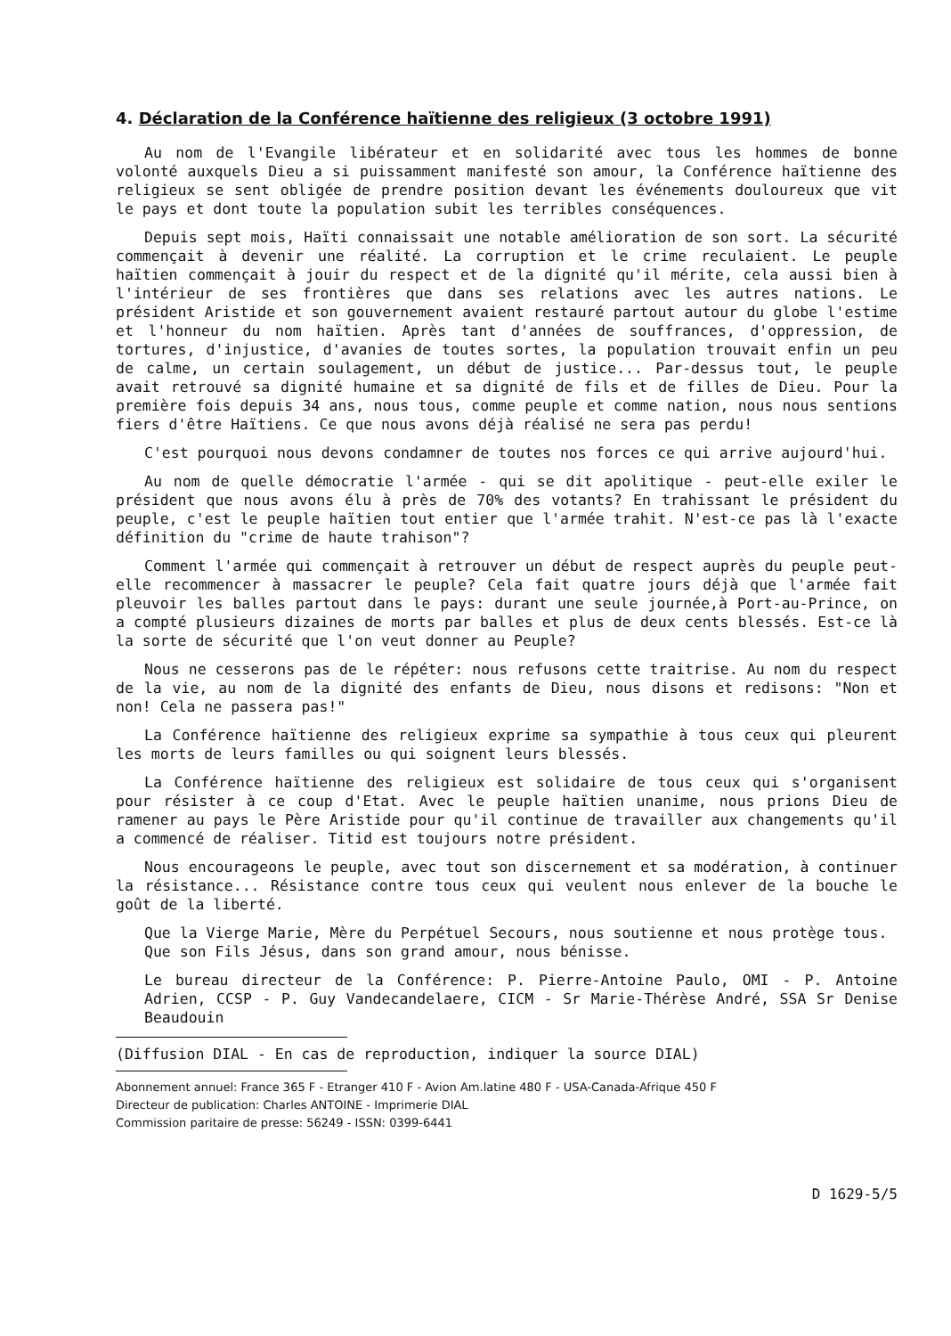4. Déclaration de la Conférence haïtienne des religieux (3 octobre 1991)
Au nom de l'Evangile libérateur et en solidarité avec tous les hommes de bonne volonté auxquels Dieu a si puissamment manifesté son amour, la Conférence haïtienne des religieux se sent obligée de prendre position devant les événements douloureux que vit le pays et dont toute la population subit les terribles conséquences.
Depuis sept mois, Haïti connaissait une notable amélioration de son sort. La sécurité commençait à devenir une réalité. La corruption et le crime reculaient. Le peuple haïtien commençait à jouir du respect et de la dignité qu'il mérite, cela aussi bien à l'intérieur de ses frontières que dans ses relations avec les autres nations. Le président Aristide et son gouvernement avaient restauré partout autour du globe l'estime et l'honneur du nom haïtien. Après tant d'années de souffrances, d'oppression, de tortures, d'injustice, d'avanies de toutes sortes, la population trouvait enfin un peu de calme, un certain soulagement, un début de justice... Par-dessus tout, le peuple avait retrouvé sa dignité humaine et sa dignité de fils et de filles de Dieu. Pour la première fois depuis 34 ans, nous tous, comme peuple et comme nation, nous nous sentions fiers d'être Haïtiens. Ce que nous avons déjà réalisé ne sera pas perdu!
C'est pourquoi nous devons condamner de toutes nos forces ce qui arrive aujourd'hui.
Au nom de quelle démocratie l'armée - qui se dit apolitique - peut-elle exiler le président que nous avons élu à près de 70% des votants? En trahissant le président du peuple, c'est le peuple haïtien tout entier que l'armée trahit. N'est-ce pas là l'exacte définition du "crime de haute trahison"?
Comment l'armée qui commençait à retrouver un début de respect auprès du peuple peut-elle recommencer à massacrer le peuple? Cela fait quatre jours déjà que l'armée fait pleuvoir les balles partout dans le pays: durant une seule journée,à Port-au-Prince, on a compté plusieurs dizaines de morts par balles et plus de deux cents blessés. Est-ce là la sorte de sécurité que l'on veut donner au Peuple?
Nous ne cesserons pas de le répéter: nous refusons cette traitrise. Au nom du respect de la vie, au nom de la dignité des enfants de Dieu, nous disons et redisons: "Non et non! Cela ne passera pas!"
La Conférence haïtienne des religieux exprime sa sympathie à tous ceux qui pleurent les morts de leurs familles ou qui soignent leurs blessés.
La Conférence haïtienne des religieux est solidaire de tous ceux qui s'organisent pour résister à ce coup d'Etat. Avec le peuple haïtien unanime, nous prions Dieu de ramener au pays le Père Aristide pour qu'il continue de travailler aux changements qu'il a commencé de réaliser. Titid est toujours notre président.
Nous encourageons le peuple, avec tout son discernement et sa modération, à continuer la résistance... Résistance contre tous ceux qui veulent nous enlever de la bouche le goût de la liberté.
Que la Vierge Marie, Mère du Perpétuel Secours, nous soutienne et nous protège tous.
Que son Fils Jésus, dans son grand amour, nous bénisse.
Le bureau directeur de la Conférence: P. Pierre-Antoine Paulo, OMI - P. Antoine Adrien, CCSP - P. Guy Vandecandelaere, CICM - Sr Marie-Thérèse André, SSA Sr Denise Beaudouin
(Diffusion DIAL - En cas de reproduction, indiquer la source DIAL)
Abonnement annuel: France 365 F - Etranger 410 F - Avion Am.latine 480 F - USA-Canada-Afrique 450 F
Directeur de publication: Charles ANTOINE - Imprimerie DIAL
Commission paritaire de presse: 56249 - ISSN: 0399-6441
D 1629-5/5